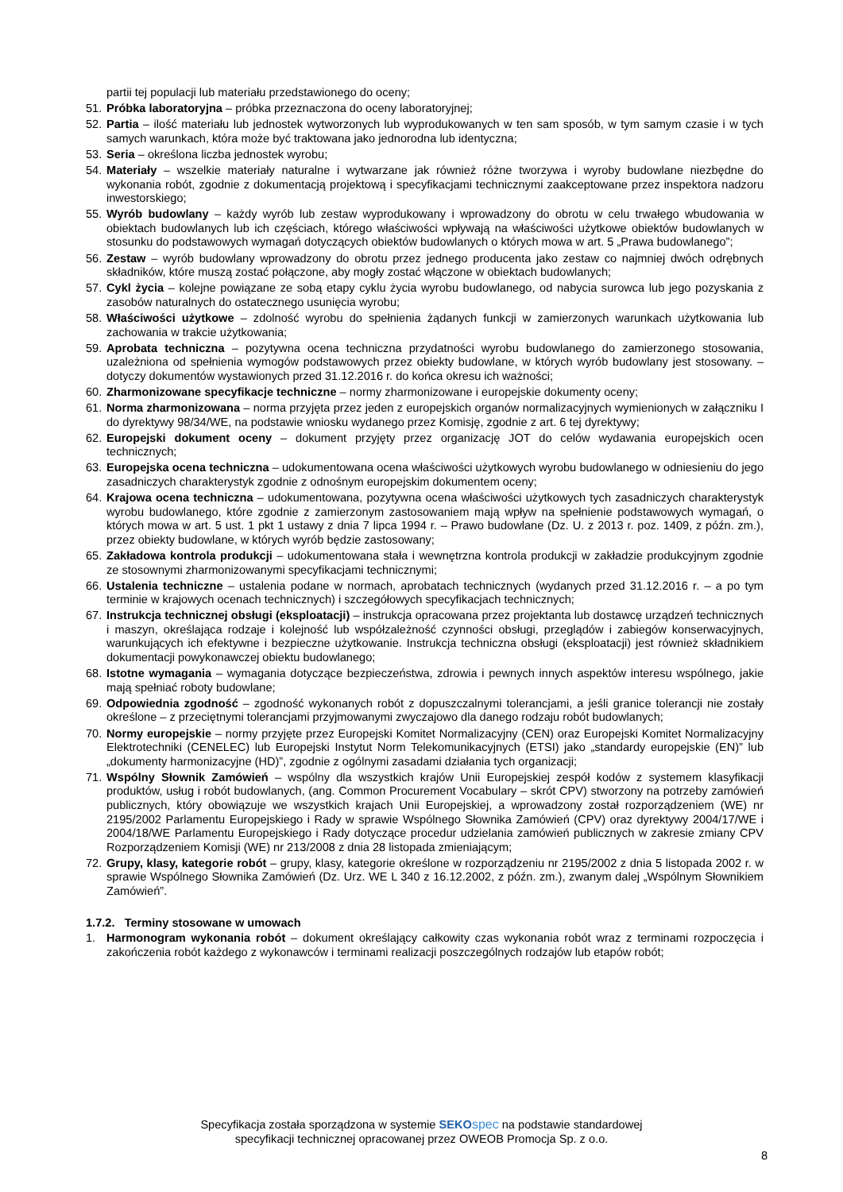partii tej populacji lub materiału przedstawionego do oceny;
51. Próbka laboratoryjna – próbka przeznaczona do oceny laboratoryjnej;
52. Partia – ilość materiału lub jednostek wytworzonych lub wyprodukowanych w ten sam sposób, w tym samym czasie i w tych samych warunkach, która może być traktowana jako jednorodna lub identyczna;
53. Seria – określona liczba jednostek wyrobu;
54. Materiały – wszelkie materiały naturalne i wytwarzane jak również różne tworzywa i wyroby budowlane niezbędne do wykonania robót, zgodnie z dokumentacją projektową i specyfikacjami technicznymi zaakceptowane przez inspektora nadzoru inwestorskiego;
55. Wyrób budowlany – każdy wyrób lub zestaw wyprodukowany i wprowadzony do obrotu w celu trwałego wbudowania w obiektach budowlanych lub ich częściach, którego właściwości wpływają na właściwości użytkowe obiektów budowlanych w stosunku do podstawowych wymagań dotyczących obiektów budowlanych o których mowa w art. 5 „Prawa budowlanego”;
56. Zestaw – wyrób budowlany wprowadzony do obrotu przez jednego producenta jako zestaw co najmniej dwóch odrębnych składników, które muszą zostać połączone, aby mogły zostać włączone w obiektach budowlanych;
57. Cykl życia – kolejne powiązane ze sobą etapy cyklu życia wyrobu budowlanego, od nabycia surowca lub jego pozyskania z zasobów naturalnych do ostatecznego usunięcia wyrobu;
58. Właściwości użytkowe – zdolność wyrobu do spełnienia żądanych funkcji w zamierzonych warunkach użytkowania lub zachowania w trakcie użytkowania;
59. Aprobata techniczna – pozytywna ocena techniczna przydatności wyrobu budowlanego do zamierzonego stosowania, uzależniona od spełnienia wymogów podstawowych przez obiekty budowlane, w których wyrób budowlany jest stosowany. – dotyczy dokumentów wystawionych przed 31.12.2016 r. do końca okresu ich ważności;
60. Zharmonizowane specyfikacje techniczne – normy zharmonizowane i europejskie dokumenty oceny;
61. Norma zharmonizowana – norma przyjęta przez jeden z europejskich organów normalizacyjnych wymienionych w załączniku I do dyrektywy 98/34/WE, na podstawie wniosku wydanego przez Komisję, zgodnie z art. 6 tej dyrektywy;
62. Europejski dokument oceny – dokument przyjęty przez organizację JOT do celów wydawania europejskich ocen technicznych;
63. Europejska ocena techniczna – udokumentowana ocena właściwości użytkowych wyrobu budowlanego w odniesieniu do jego zasadniczych charakterystyk zgodnie z odnośnym europejskim dokumentem oceny;
64. Krajowa ocena techniczna – udokumentowana, pozytywna ocena właściwości użytkowych tych zasadniczych charakterystyk wyrobu budowlanego, które zgodnie z zamierzonym zastosowaniem mają wpływ na spełnienie podstawowych wymagań, o których mowa w art. 5 ust. 1 pkt 1 ustawy z dnia 7 lipca 1994 r. – Prawo budowlane (Dz. U. z 2013 r. poz. 1409, z późn. zm.), przez obiekty budowlane, w których wyrób będzie zastosowany;
65. Zakładowa kontrola produkcji – udokumentowana stała i wewnętrzna kontrola produkcji w zakładzie produkcyjnym zgodnie ze stosownymi zharmonizowanymi specyfikacjami technicznymi;
66. Ustalenia techniczne – ustalenia podane w normach, aprobatach technicznych (wydanych przed 31.12.2016 r. – a po tym terminie w krajowych ocenach technicznych) i szczegółowych specyfikacjach technicznych;
67. Instrukcja technicznej obsługi (eksploatacji) – instrukcja opracowana przez projektanta lub dostawcę urządzeń technicznych i maszyn, określająca rodzaje i kolejność lub współzależność czynności obsługi, przeglądów i zabiegów konserwacyjnych, warunkujących ich efektywne i bezpieczne użytkowanie. Instrukcja techniczna obsługi (eksploatacji) jest również składnikiem dokumentacji powykonawczej obiektu budowlanego;
68. Istotne wymagania – wymagania dotyczące bezpieczeństwa, zdrowia i pewnych innych aspektów interesu wspólnego, jakie mają spełniać roboty budowlane;
69. Odpowiednia zgodność – zgodność wykonanych robót z dopuszczalnymi tolerancjami, a jeśli granice tolerancji nie zostały określone – z przeciętnymi tolerancjami przyjmowanymi zwyczajowo dla danego rodzaju robót budowlanych;
70. Normy europejskie – normy przyjęte przez Europejski Komitet Normalizacyjny (CEN) oraz Europejski Komitet Normalizacyjny Elektrotechniki (CENELEC) lub Europejski Instytut Norm Telekomunikacyjnych (ETSI) jako „standardy europejskie (EN)” lub „dokumenty harmonizacyjne (HD)”, zgodnie z ogólnymi zasadami działania tych organizacji;
71. Wspólny Słownik Zamówień – wspólny dla wszystkich krajów Unii Europejskiej zespół kodów z systemem klasyfikacji produktów, usług i robót budowlanych, (ang. Common Procurement Vocabulary – skrót CPV) stworzony na potrzeby zamówień publicznych, który obowiązuje we wszystkich krajach Unii Europejskiej, a wprowadzony został rozporządzeniem (WE) nr 2195/2002 Parlamentu Europejskiego i Rady w sprawie Wspólnego Słownika Zamówień (CPV) oraz dyrektywy 2004/17/WE i 2004/18/WE Parlamentu Europejskiego i Rady dotyczące procedur udzielania zamówień publicznych w zakresie zmiany CPV Rozporządzeniem Komisji (WE) nr 213/2008 z dnia 28 listopada zmieniającym;
72. Grupy, klasy, kategorie robót – grupy, klasy, kategorie określone w rozporządzeniu nr 2195/2002 z dnia 5 listopada 2002 r. w sprawie Wspólnego Słownika Zamówień (Dz. Urz. WE L 340 z 16.12.2002, z późn. zm.), zwanym dalej „Wspólnym Słownikiem Zamówień”.
1.7.2. Terminy stosowane w umowach
1. Harmonogram wykonania robót – dokument określający całkowity czas wykonania robót wraz z terminami rozpoczęcia i zakończenia robót każdego z wykonawców i terminami realizacji poszczególnych rodzajów lub etapów robót;
Specyfikacja została sporządzona w systemie SEKO spec na podstawie standardowej
specyfikacji technicznej opracowanej przez OWEOB Promocja Sp. z o.o.
8